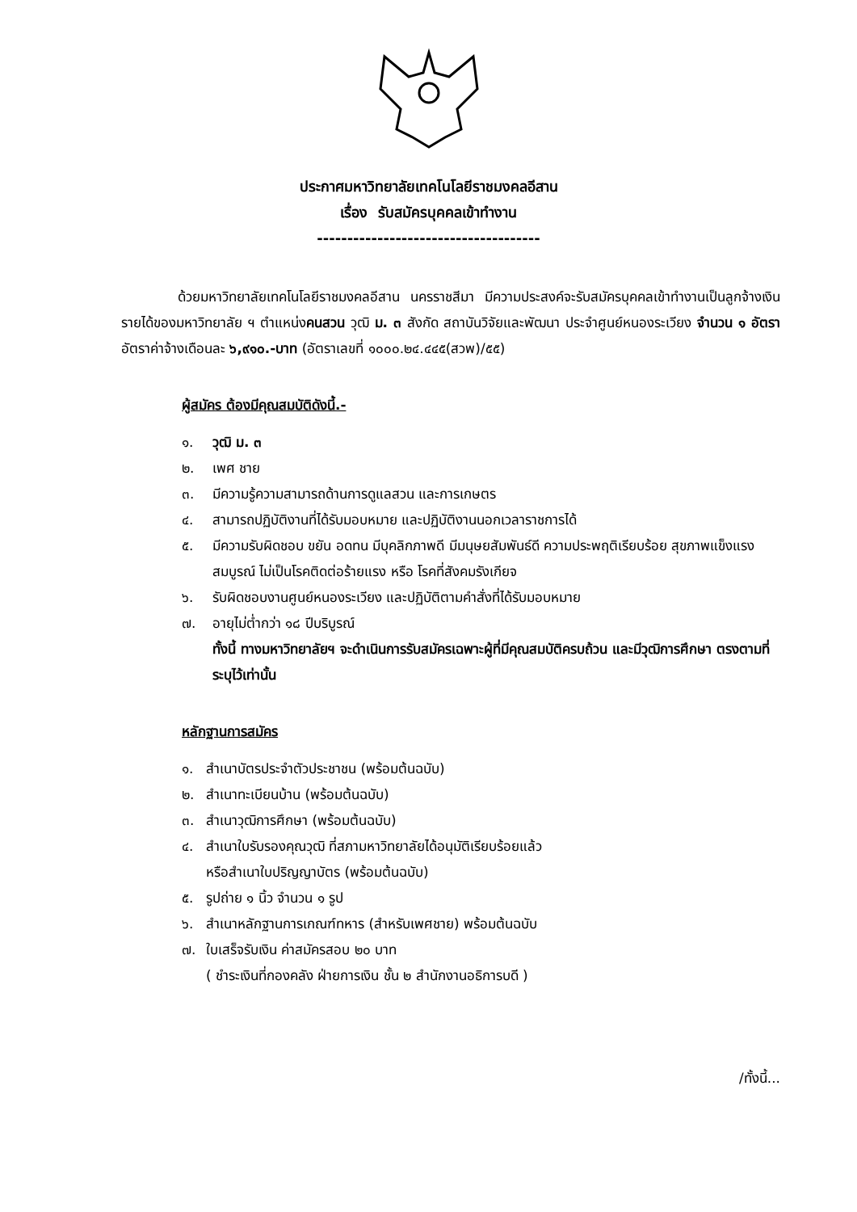ประกาศมหาวิทยาลัยเทคโนโลยีราชมงคลอีสาน
เรื่อง รับสมัครบุคคลเข้าทำงาน
-------------------------------------
ด้วยมหาวิทยาลัยเทคโนโลยีราชมงคลอีสาน นครราชสีมา มีความประสงค์จะรับสมัครบุคคลเข้าทำงานเป็นลูกจ้างเงินรายได้ของมหาวิทยาลัย ฯ ตำแหน่งคนสวน วุฒิ ม. ๓ สังกัด สถาบันวิจัยและพัฒนา ประจำศูนย์หนองระเวียง จำนวน ๑ อัตรา อัตราค่าจ้างเดือนละ ๖,๙๑๐.-บาท (อัตราเลขที่ ๑๐๐๐.๒๔.๔๔๕(สวพ)/๕๕)
ผู้สมัคร ต้องมีคุณสมบัติดังนี้.-
๑. วุฒิ ม. ๓
๒. เพศ ชาย
๓. มีความรู้ความสามารถด้านการดูแลสวน และการเกษตร
๔. สามารถปฏิบัติงานที่ได้รับมอบหมาย และปฏิบัติงานนอกเวลาราชการได้
๕. มีความรับผิดชอบ ขยัน อดทน มีบุคลิกภาพดี มีมนุษยสัมพันธ์ดี ความประพฤติเรียบร้อย สุขภาพแข็งแรง สมบูรณ์ ไม่เป็นโรคติดต่อร้ายแรง หรือ โรคที่สังคมรังเกียจ
๖. รับผิดชอบงานศูนย์หนองระเวียง และปฏิบัติตามคำสั่งที่ได้รับมอบหมาย
๗. อายุไม่ต่ำกว่า ๑๘ ปีบริบูรณ์
ทั้งนี้ ทางมหาวิทยาลัยฯ จะดำเนินการรับสมัครเฉพาะผู้ที่มีคุณสมบัติครบถ้วน และมีวุฒิการศึกษา ตรงตามที่ระบุไว้เท่านั้น
หลักฐานการสมัคร
๑. สำเนาบัตรประจำตัวประชาชน (พร้อมต้นฉบับ)
๒. สำเนาทะเบียนบ้าน (พร้อมต้นฉบับ)
๓. สำเนาวุฒิการศึกษา (พร้อมต้นฉบับ)
๔. สำเนาใบรับรองคุณวุฒิ ที่สภามหาวิทยาลัยได้อนุมัติเรียบร้อยแล้ว
หรือสำเนาใบปริญญาบัตร (พร้อมต้นฉบับ)
๕. รูปถ่าย ๑ นิ้ว จำนวน ๑ รูป
๖. สำเนาหลักฐานการเกณฑ์ทหาร (สำหรับเพศชาย) พร้อมต้นฉบับ
๗. ใบเสร็จรับเงิน ค่าสมัครสอบ ๒๐ บาท
( ชำระเงินที่กองคลัง ฝ่ายการเงิน ชั้น ๒ สำนักงานอธิการบดี )
/ทั้งนี้...